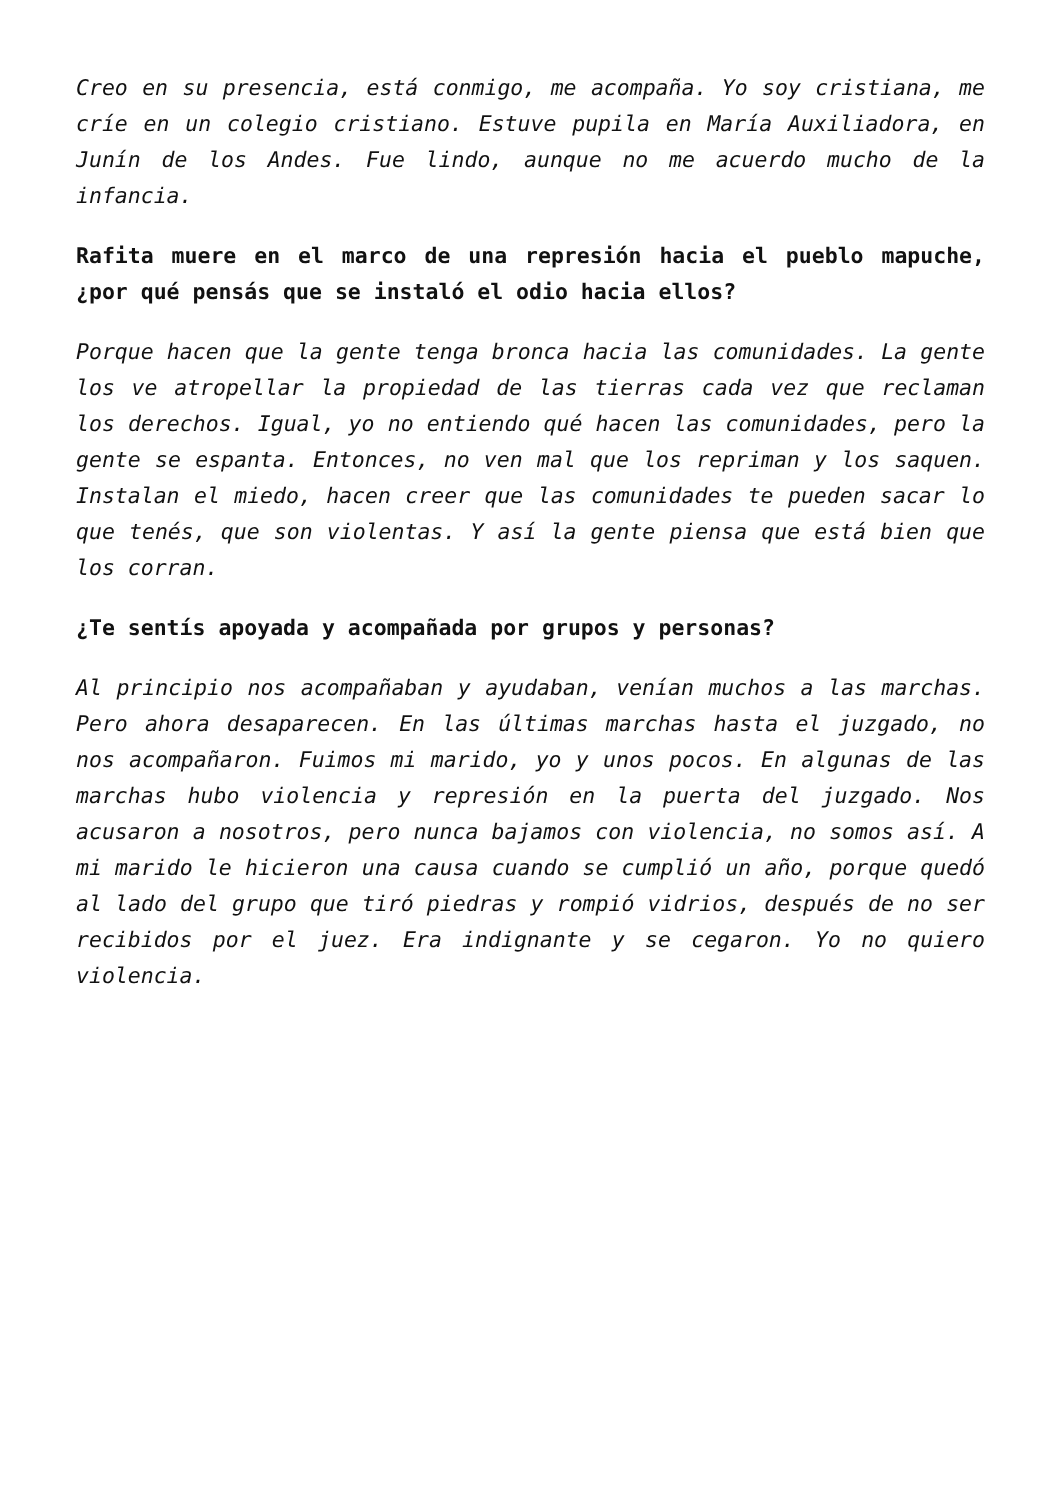Creo en su presencia, está conmigo, me acompaña. Yo soy cristiana, me críe en un colegio cristiano. Estuve pupila en María Auxiliadora, en Junín de los Andes. Fue lindo, aunque no me acuerdo mucho de la infancia.
Rafita muere en el marco de una represión hacia el pueblo mapuche, ¿por qué pensás que se instaló el odio hacia ellos?
Porque hacen que la gente tenga bronca hacia las comunidades. La gente los ve atropellar la propiedad de las tierras cada vez que reclaman los derechos. Igual, yo no entiendo qué hacen las comunidades, pero la gente se espanta. Entonces, no ven mal que los repriman y los saquen. Instalan el miedo, hacen creer que las comunidades te pueden sacar lo que tenés, que son violentas. Y así la gente piensa que está bien que los corran.
¿Te sentís apoyada y acompañada por grupos y personas?
Al principio nos acompañaban y ayudaban, venían muchos a las marchas. Pero ahora desaparecen. En las últimas marchas hasta el juzgado, no nos acompañaron. Fuimos mi marido, yo y unos pocos. En algunas de las marchas hubo violencia y represión en la puerta del juzgado. Nos acusaron a nosotros, pero nunca bajamos con violencia, no somos así. A mi marido le hicieron una causa cuando se cumplió un año, porque quedó al lado del grupo que tiró piedras y rompió vidrios, después de no ser recibidos por el juez. Era indignante y se cegaron. Yo no quiero violencia.